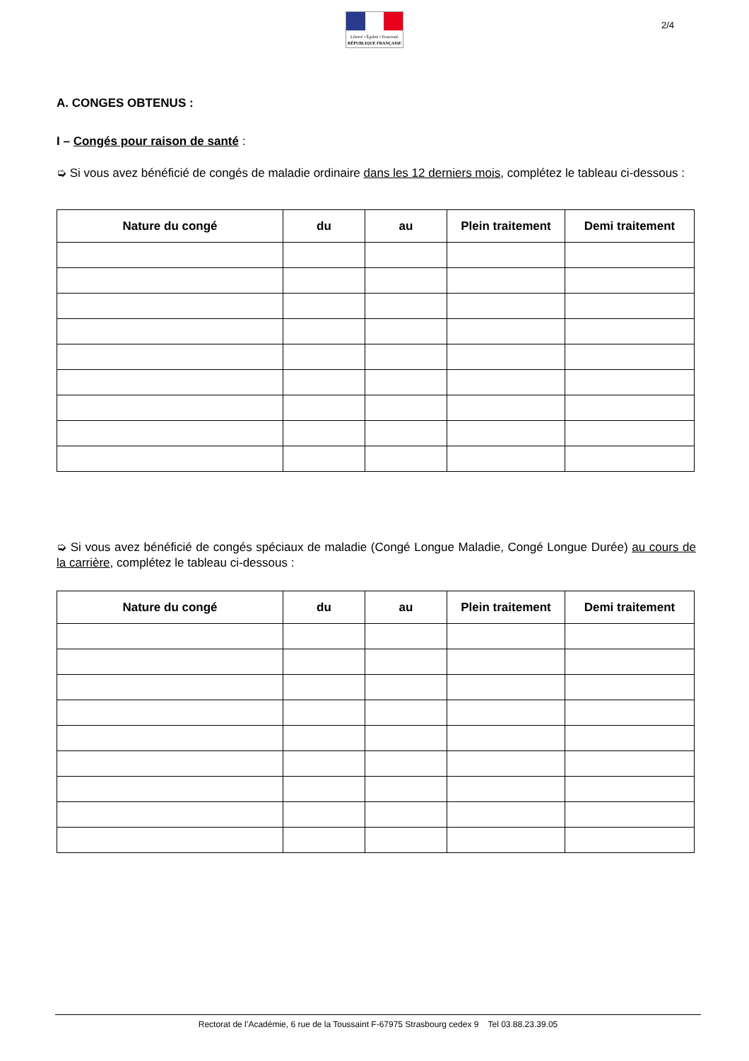Liberté • Égalité • Fraternité
RÉPUBLIQUE FRANÇAISE
2/4
A. CONGES OBTENUS :
I – Congés pour raison de santé :
➭ Si vous avez bénéficié de congés de maladie ordinaire dans les 12 derniers mois, complétez le tableau ci-dessous :
| Nature du congé | du | au | Plein traitement | Demi traitement |
| --- | --- | --- | --- | --- |
➭ Si vous avez bénéficié de congés spéciaux de maladie (Congé Longue Maladie, Congé Longue Durée) au cours de la carrière, complétez le tableau ci-dessous :
| Nature du congé | du | au | Plein traitement | Demi traitement |
| --- | --- | --- | --- | --- |
Rectorat de l’Académie, 6 rue de la Toussaint F-67975 Strasbourg cedex 9 Tel 03.88.23.39.05